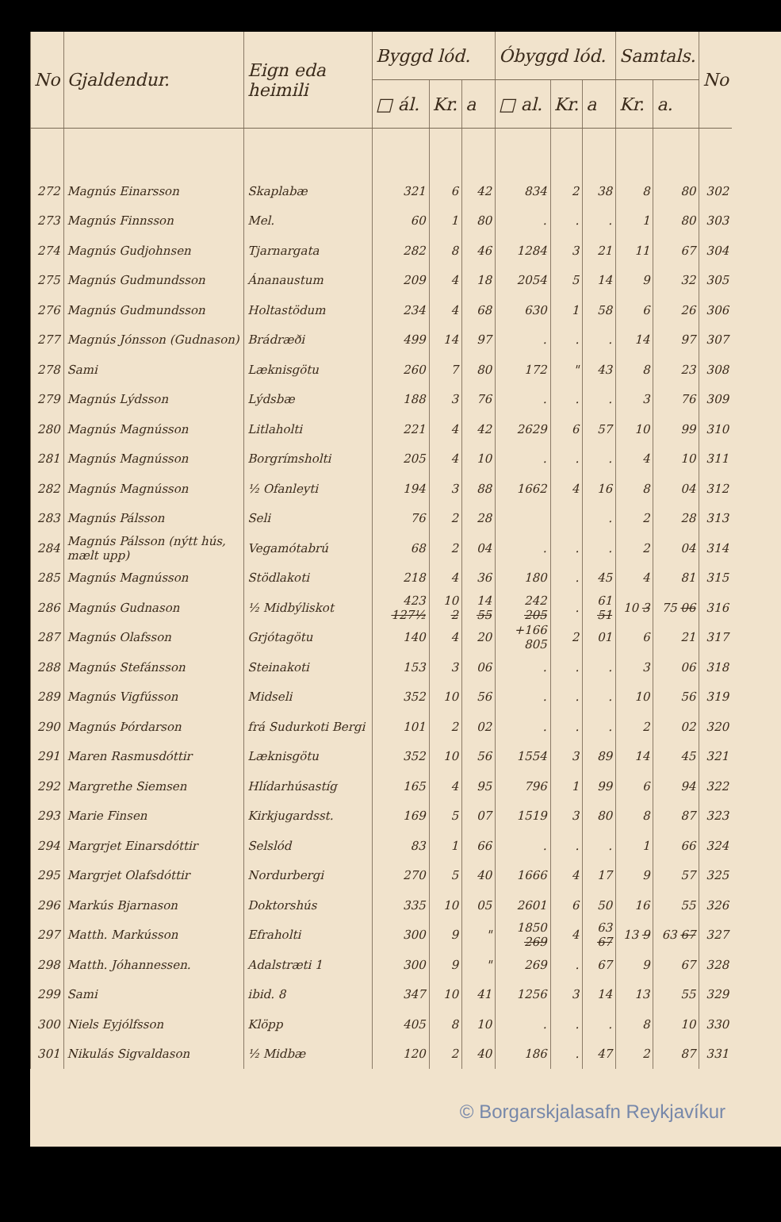| No | Gjaldendur. | Eign eda heimili | Byggd lód. | | | Óbyggd lód. | | | Samtals. | | No |
| --- | --- | --- | --- | --- | --- | --- | --- | --- | --- | --- | --- |
| | | | □ ál. | Kr. | a | □ al. | Kr. | a | Kr. | a. | |
| 272 | Magnús Einarsson | Skaplabæ | 321 | 6 | 42 | 834 | 2 | 38 | 8 | 80 | 302 |
| 273 | Magnús Finnsson | Mel. | 60 | 1 | 80 | . | . | . | 1 | 80 | 303 |
| 274 | Magnús Gudjohnsen | Tjarnargata | 282 | 8 | 46 | 1284 | 3 | 21 | 11 | 67 | 304 |
| 275 | Magnús Gudmundsson | Ánanaustum | 209 | 4 | 18 | 2054 | 5 | 14 | 9 | 32 | 305 |
| 276 | Magnús Gudmundsson | Holtastödum | 234 | 4 | 68 | 630 | 1 | 58 | 6 | 26 | 306 |
| 277 | Magnús Jónsson (Gudnason) | Brádræði | 499 | 14 | 97 | . | . | . | 14 | 97 | 307 |
| 278 | Sami | Læknisgötu | 260 | 7 | 80 | 172 | " | 43 | 8 | 23 | 308 |
| 279 | Magnús Lýdsson | Lýdsbæ | 188 | 3 | 76 | . | . | . | 3 | 76 | 309 |
| 280 | Magnús Magnússon | Litlaholti | 221 | 4 | 42 | 2629 | 6 | 57 | 10 | 99 | 310 |
| 281 | Magnús Magnússon | Borgrímsholti | 205 | 4 | 10 | . | . | . | 4 | 10 | 311 |
| 282 | Magnús Magnússon | ½ Ofanleyti | 194 | 3 | 88 | 1662 | 4 | 16 | 8 | 04 | 312 |
| 283 | Magnús Pálsson | Seli | 76 | 2 | 28 | | | . | 2 | 28 | 313 |
| 284 | Magnús Pálsson (nýtt hús, mælt upp) | Vegamótabrú | 68 | 2 | 04 | . | . | . | 2 | 04 | 314 |
| 285 | Magnús Magnússon | Stödlakoti | 218 | 4 | 36 | 180 | . | 45 | 4 | 81 | 315 |
| 286 | Magnús Gudnason | ½ Midbýliskot | 423 127½ | 10 2 | 14 55 | 242 205 | . | 61 51 | 10 3 | 75 06 | 316 |
| 287 | Magnús Olafsson | Grjótagötu | 140 | 4 | 20 | +166 805 | 2 | 01 | 6 | 21 | 317 |
| 288 | Magnús Stefánsson | Steinakoti | 153 | 3 | 06 | . | . | . | 3 | 06 | 318 |
| 289 | Magnús Vigfússon | Midseli | 352 | 10 | 56 | . | . | . | 10 | 56 | 319 |
| 290 | Magnús Þórdarson | frá Sudurkoti Bergi | 101 | 2 | 02 | . | . | . | 2 | 02 | 320 |
| 291 | Maren Rasmusdóttir | Læknisgötu | 352 | 10 | 56 | 1554 | 3 | 89 | 14 | 45 | 321 |
| 292 | Margrethe Siemsen | Hlídarhúsastíg | 165 | 4 | 95 | 796 | 1 | 99 | 6 | 94 | 322 |
| 293 | Marie Finsen | Kirkjugardsst. | 169 | 5 | 07 | 1519 | 3 | 80 | 8 | 87 | 323 |
| 294 | Margrjet Einarsdóttir | Selslód | 83 | 1 | 66 | . | . | . | 1 | 66 | 324 |
| 295 | Margrjet Olafsdóttir | Nordurbergi | 270 | 5 | 40 | 1666 | 4 | 17 | 9 | 57 | 325 |
| 296 | Markús Bjarnason | Doktorshús | 335 | 10 | 05 | 2601 | 6 | 50 | 16 | 55 | 326 |
| 297 | Matth. Markússon | Efraholti | 300 | 9 | " | 1850 269 | 4 | 63 67 | 13 9 | 63 67 | 327 |
| 298 | Matth. Jóhannessen. | Adalstræti 1 | 300 | 9 | " | 269 | . | 67 | 9 | 67 | 328 |
| 299 | Sami | ibid. 8 | 347 | 10 | 41 | 1256 | 3 | 14 | 13 | 55 | 329 |
| 300 | Niels Eyjólfsson | Klöpp | 405 | 8 | 10 | . | . | . | 8 | 10 | 330 |
| 301 | Nikulás Sigvaldason | ½ Midbæ | 120 | 2 | 40 | 186 | . | 47 | 2 | 87 | 331 |
© Borgarskjalasafn Reykjavíkur